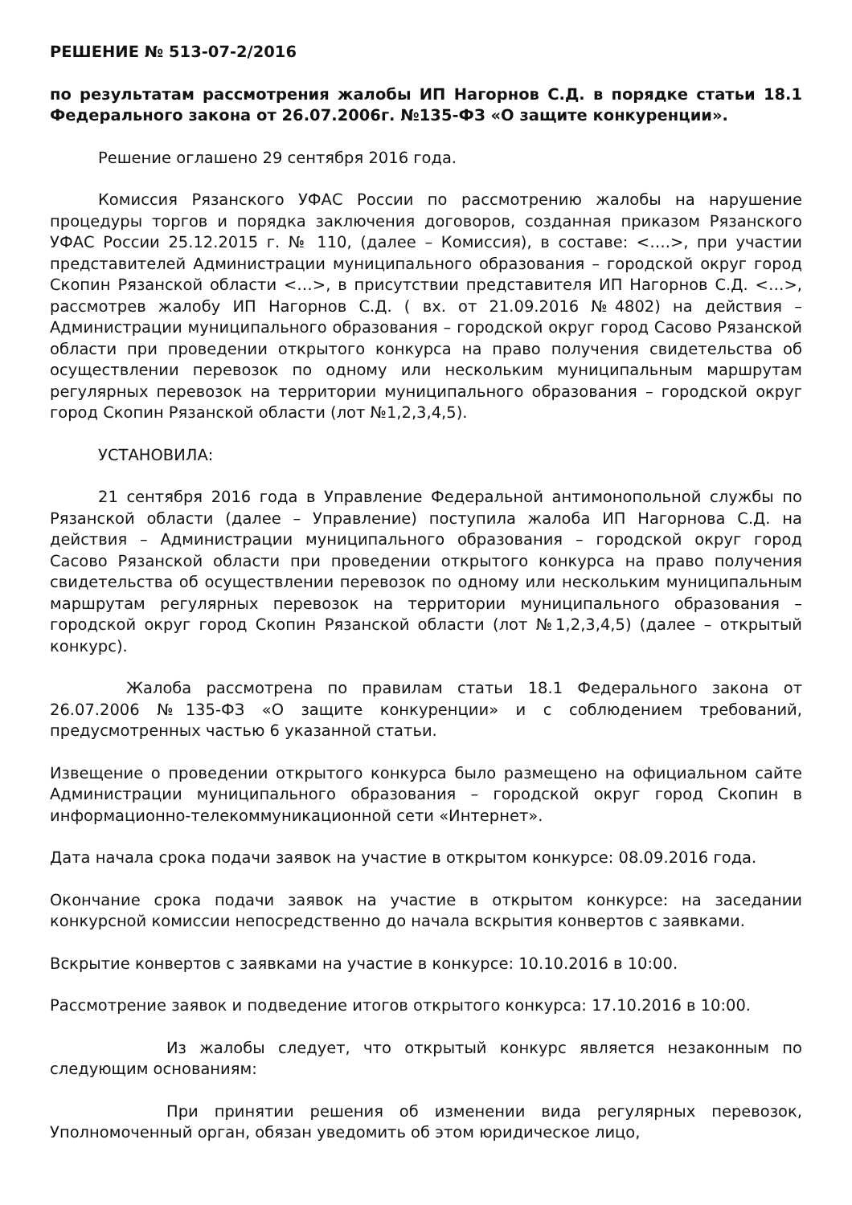РЕШЕНИЕ № 513-07-2/2016
по результатам рассмотрения жалобы ИП Нагорнов С.Д. в порядке статьи 18.1 Федерального закона от 26.07.2006г. №135-ФЗ «О защите конкуренции».
Решение оглашено 29 сентября 2016 года.
Комиссия Рязанского УФАС России по рассмотрению жалобы на нарушение процедуры торгов и порядка заключения договоров, созданная приказом Рязанского УФАС России 25.12.2015 г. № 110, (далее – Комиссия), в составе: <….>, при участии представителей Администрации муниципального образования – городской округ город Скопин Рязанской области <…>, в присутствии представителя ИП Нагорнов С.Д. <…>, рассмотрев жалобу ИП Нагорнов С.Д. ( вх. от 21.09.2016 №4802) на действия – Администрации муниципального образования – городской округ город Сасово Рязанской области при проведении открытого конкурса на право получения свидетельства об осуществлении перевозок по одному или нескольким муниципальным маршрутам регулярных перевозок на территории муниципального образования – городской округ город Скопин Рязанской области (лот №1,2,3,4,5).
УСТАНОВИЛА:
21 сентября 2016 года в Управление Федеральной антимонопольной службы по Рязанской области (далее – Управление) поступила жалоба ИП Нагорнова С.Д. на действия – Администрации муниципального образования – городской округ город Сасово Рязанской области при проведении открытого конкурса на право получения свидетельства об осуществлении перевозок по одному или нескольким муниципальным маршрутам регулярных перевозок на территории муниципального образования – городской округ город Скопин Рязанской области (лот №1,2,3,4,5) (далее – открытый конкурс).
Жалоба рассмотрена по правилам статьи 18.1 Федерального закона от 26.07.2006 №135-ФЗ «О защите конкуренции» и с соблюдением требований, предусмотренных частью 6 указанной статьи.
Извещение о проведении открытого конкурса было размещено на официальном сайте Администрации муниципального образования – городской округ город Скопин в информационно-телекоммуникационной сети «Интернет».
Дата начала срока подачи заявок на участие в открытом конкурсе: 08.09.2016 года.
Окончание срока подачи заявок на участие в открытом конкурсе: на заседании конкурсной комиссии непосредственно до начала вскрытия конвертов с заявками.
Вскрытие конвертов с заявками на участие в конкурсе: 10.10.2016 в 10:00.
Рассмотрение заявок и подведение итогов открытого конкурса: 17.10.2016 в 10:00.
Из жалобы следует, что открытый конкурс является незаконным по следующим основаниям:
При принятии решения об изменении вида регулярных перевозок, Уполномоченный орган, обязан уведомить об этом юридическое лицо,